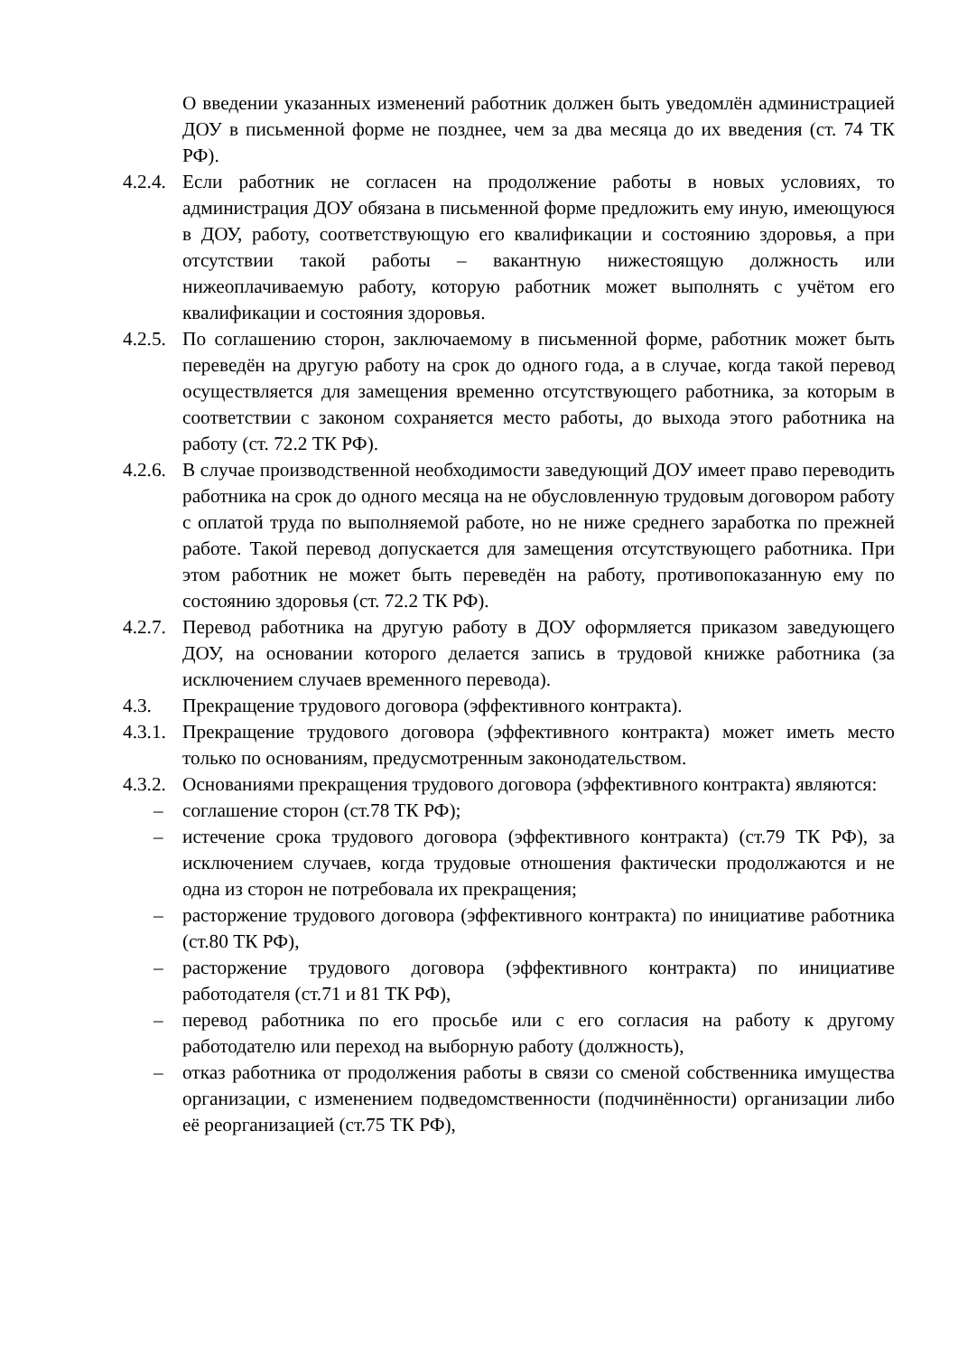О введении указанных изменений работник должен быть уведомлён администрацией ДОУ в письменной форме не позднее, чем за два месяца до их введения (ст. 74 ТК РФ).
4.2.4.
Если работник не согласен на продолжение работы в новых условиях, то администрация ДОУ обязана в письменной форме предложить ему иную, имеющуюся в ДОУ, работу, соответствующую его квалификации и состоянию здоровья, а при отсутствии такой работы – вакантную нижестоящую должность или нижеоплачиваемую работу, которую работник может выполнять с учётом его квалификации и состояния здоровья.
4.2.5.
По соглашению сторон, заключаемому в письменной форме, работник может быть переведён на другую работу на срок до одного года, а в случае, когда такой перевод осуществляется для замещения временно отсутствующего работника, за которым в соответствии с законом сохраняется место работы, до выхода этого работника на работу (ст. 72.2 ТК РФ).
4.2.6.
В случае производственной необходимости заведующий ДОУ имеет право переводить работника на срок до одного месяца на не обусловленную трудовым договором работу с оплатой труда по выполняемой работе, но не ниже среднего заработка по прежней работе. Такой перевод допускается для замещения отсутствующего работника. При этом работник не может быть переведён на работу, противопоказанную ему по состоянию здоровья (ст. 72.2 ТК РФ).
4.2.7.
Перевод работника на другую работу в ДОУ оформляется приказом заведующего ДОУ, на основании которого делается запись в трудовой книжке работника (за исключением случаев временного перевода).
4.3. Прекращение трудового договора (эффективного контракта).
4.3.1.
Прекращение трудового договора (эффективного контракта) может иметь место только по основаниям, предусмотренным законодательством.
4.3.2.
Основаниями прекращения трудового договора (эффективного контракта) являются:
– соглашение сторон (ст.78 ТК РФ);
– истечение срока трудового договора (эффективного контракта) (ст.79 ТК РФ), за исключением случаев, когда трудовые отношения фактически продолжаются и не одна из сторон не потребовала их прекращения;
– расторжение трудового договора (эффективного контракта) по инициативе работника (ст.80 ТК РФ),
– расторжение трудового договора (эффективного контракта) по инициативе работодателя (ст.71 и 81 ТК РФ),
– перевод работника по его просьбе или с его согласия на работу к другому работодателю или переход на выборную работу (должность),
– отказ работника от продолжения работы в связи со сменой собственника имущества организации, с изменением подведомственности (подчинённости) организации либо её реорганизацией (ст.75 ТК РФ),